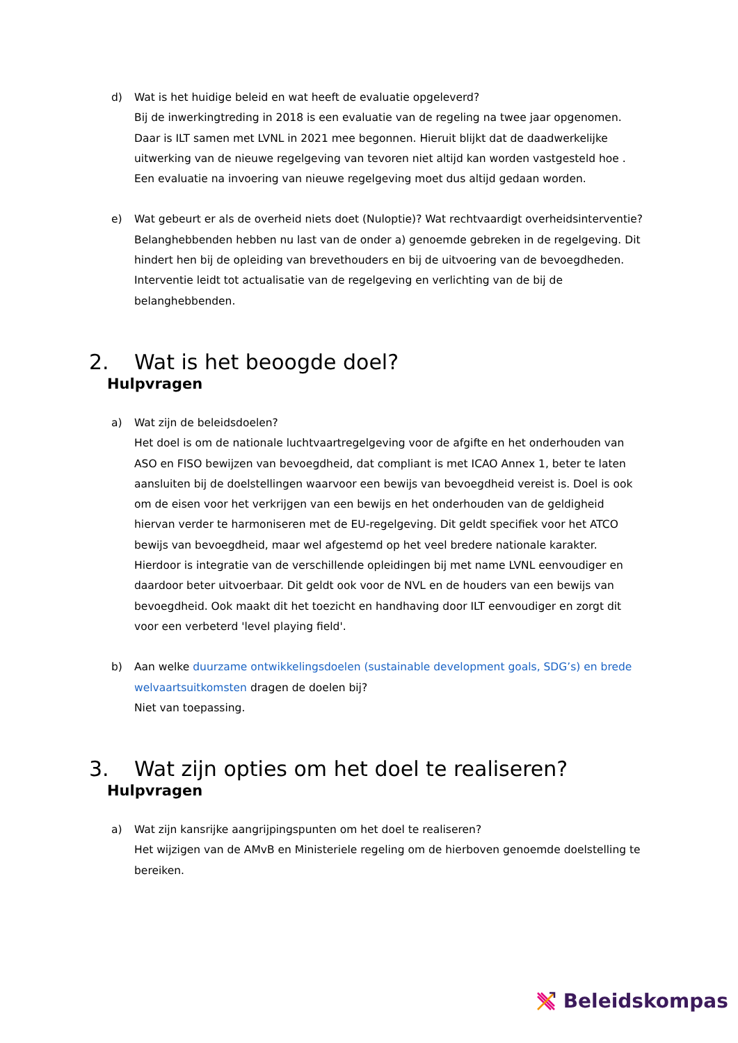d) Wat is het huidige beleid en wat heeft de evaluatie opgeleverd?
Bij de inwerkingtreding in 2018 is een evaluatie van de regeling na twee jaar opgenomen. Daar is ILT samen met LVNL in 2021 mee begonnen. Hieruit blijkt dat de daadwerkelijke uitwerking van de nieuwe regelgeving van tevoren niet altijd kan worden vastgesteld hoe . Een evaluatie na invoering van nieuwe regelgeving moet dus altijd gedaan worden.
e) Wat gebeurt er als de overheid niets doet (Nuloptie)? Wat rechtvaardigt overheidsinterventie?
Belanghebbenden hebben nu last van de onder a) genoemde gebreken in de regelgeving. Dit hindert hen bij de opleiding van brevethouders en bij de uitvoering van de bevoegdheden. Interventie leidt tot actualisatie van de regelgeving en verlichting van de bij de belanghebbenden.
2. Wat is het beoogde doel?
Hulpvragen
a) Wat zijn de beleidsdoelen?
Het doel is om de nationale luchtvaartregelgeving voor de afgifte en het onderhouden van ASO en FISO bewijzen van bevoegdheid, dat compliant is met ICAO Annex 1, beter te laten aansluiten bij de doelstellingen waarvoor een bewijs van bevoegdheid vereist is. Doel is ook om de eisen voor het verkrijgen van een bewijs en het onderhouden van de geldigheid hiervan verder te harmoniseren met de EU-regelgeving. Dit geldt specifiek voor het ATCO bewijs van bevoegdheid, maar wel afgestemd op het veel bredere nationale karakter. Hierdoor is integratie van de verschillende opleidingen bij met name LVNL eenvoudiger en daardoor beter uitvoerbaar. Dit geldt ook voor de NVL en de houders van een bewijs van bevoegdheid. Ook maakt dit het toezicht en handhaving door ILT eenvoudiger en zorgt dit voor een verbeterd 'level playing field'.
b) Aan welke duurzame ontwikkelingsdoelen (sustainable development goals, SDG’s) en brede welvaartsuitkomsten dragen de doelen bij?
Niet van toepassing.
3. Wat zijn opties om het doel te realiseren?
Hulpvragen
a) Wat zijn kansrijke aangrijpingspunten om het doel te realiseren?
Het wijzigen van de AMvB en Ministeriele regeling om de hierboven genoemde doelstelling te bereiken.
Beleidskompas